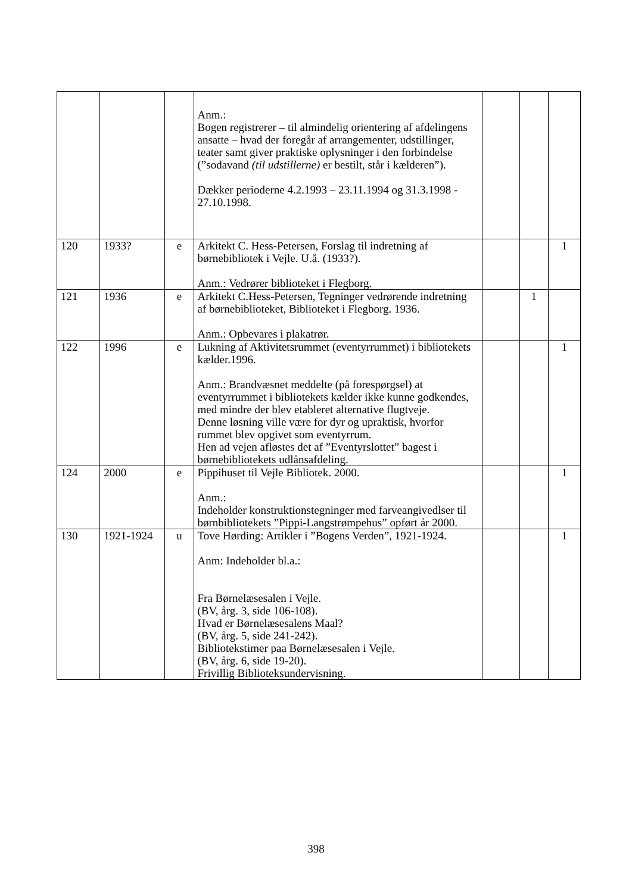| | | | Anm.: Bogen registrerer – til almindelig orientering af afdelingens ansatte – hvad der foregår af arrangementer, udstillinger, teater samt giver praktiske oplysninger i den forbindelse (”sodavand (til udstillerne) er bestilt, står i kælderen”). Dækker perioderne 4.2.1993 – 23.11.1994 og 31.3.1998 - 27.10.1998. | | | |
| 120 | 1933? | e | Arkitekt C. Hess-Petersen, Forslag til indretning af børnebibliotek i Vejle. U.å. (1933?). Anm.: Vedrører biblioteket i Flegborg. | | | 1 |
| 121 | 1936 | e | Arkitekt C.Hess-Petersen, Tegninger vedrørende indretning af børnebiblioteket, Biblioteket i Flegborg. 1936. Anm.: Opbevares i plakatrør. | | 1 | |
| 122 | 1996 | e | Lukning af Aktivitetsrummet (eventyrrummet) i bibliotekets kælder.1996. Anm.: Brandvæsnet meddelte (på forespørgsel) at eventyrrummet i bibliotekets kælder ikke kunne godkendes, med mindre der blev etableret alternative flugtveje. Denne løsning ville være for dyr og upraktisk, hvorfor rummet blev opgivet som eventyrrum. Hen ad vejen afløstes det af ”Eventyrslottet” bagest i børnebibliotekets udlånsafdeling. | | | 1 |
| 124 | 2000 | e | Pippihuset til Vejle Bibliotek. 2000. Anm.: Indeholder konstruktionstegninger med farveangivedlser til børnbibliotekets ”Pippi-Langstrømpehus” opført år 2000. | | | 1 |
| 130 | 1921-1924 | u | Tove Hørding: Artikler i ”Bogens Verden”, 1921-1924. Anm: Indeholder bl.a.: Fra Børnelæsesalen i Vejle. (BV, årg. 3, side 106-108). Hvad er Børnelæsesalens Maal? (BV, årg. 5, side 241-242). Bibliotekstimer paa Børnelæsesalen i Vejle. (BV, årg. 6, side 19-20). Frivillig Biblioteksundervisning. | | | 1 |
398